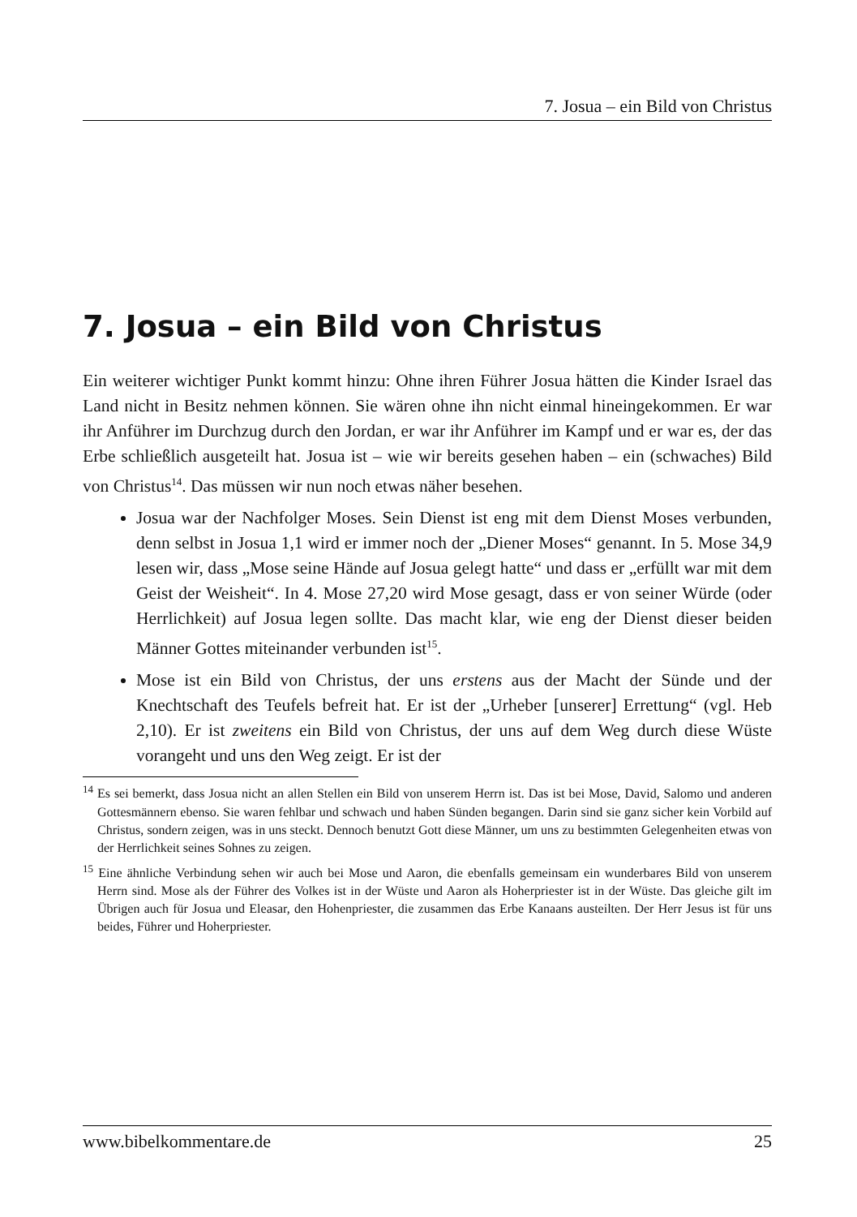7. Josua – ein Bild von Christus
7. Josua – ein Bild von Christus
Ein weiterer wichtiger Punkt kommt hinzu: Ohne ihren Führer Josua hätten die Kinder Israel das Land nicht in Besitz nehmen können. Sie wären ohne ihn nicht einmal hineingekommen. Er war ihr Anführer im Durchzug durch den Jordan, er war ihr Anführer im Kampf und er war es, der das Erbe schließlich ausgeteilt hat. Josua ist – wie wir bereits gesehen haben – ein (schwaches) Bild von Christus<sup>14</sup>. Das müssen wir nun noch etwas näher besehen.
Josua war der Nachfolger Moses. Sein Dienst ist eng mit dem Dienst Moses verbunden, denn selbst in Josua 1,1 wird er immer noch der „Diener Moses“ genannt. In 5. Mose 34,9 lesen wir, dass „Mose seine Hände auf Josua gelegt hatte“ und dass er „erfüllt war mit dem Geist der Weisheit“. In 4. Mose 27,20 wird Mose gesagt, dass er von seiner Würde (oder Herrlichkeit) auf Josua legen sollte. Das macht klar, wie eng der Dienst dieser beiden Männer Gottes miteinander verbunden ist<sup>15</sup>.
Mose ist ein Bild von Christus, der uns erstens aus der Macht der Sünde und der Knechtschaft des Teufels befreit hat. Er ist der „Urheber [unserer] Errettung“ (vgl. Heb 2,10). Er ist zweitens ein Bild von Christus, der uns auf dem Weg durch diese Wüste vorangeht und uns den Weg zeigt. Er ist der
<sup>14</sup> Es sei bemerkt, dass Josua nicht an allen Stellen ein Bild von unserem Herrn ist. Das ist bei Mose, David, Salomo und anderen Gottesmännern ebenso. Sie waren fehlbar und schwach und haben Sünden begangen. Darin sind sie ganz sicher kein Vorbild auf Christus, sondern zeigen, was in uns steckt. Dennoch benutzt Gott diese Männer, um uns zu bestimmten Gelegenheiten etwas von der Herrlichkeit seines Sohnes zu zeigen.
<sup>15</sup> Eine ähnliche Verbindung sehen wir auch bei Mose und Aaron, die ebenfalls gemeinsam ein wunderbares Bild von unserem Herrn sind. Mose als der Führer des Volkes ist in der Wüste und Aaron als Hoherpriester ist in der Wüste. Das gleiche gilt im Übrigen auch für Josua und Eleasar, den Hohenpriester, die zusammen das Erbe Kanaans austeilten. Der Herr Jesus ist für uns beides, Führer und Hoherpriester.
www.bibelkommentare.de 25